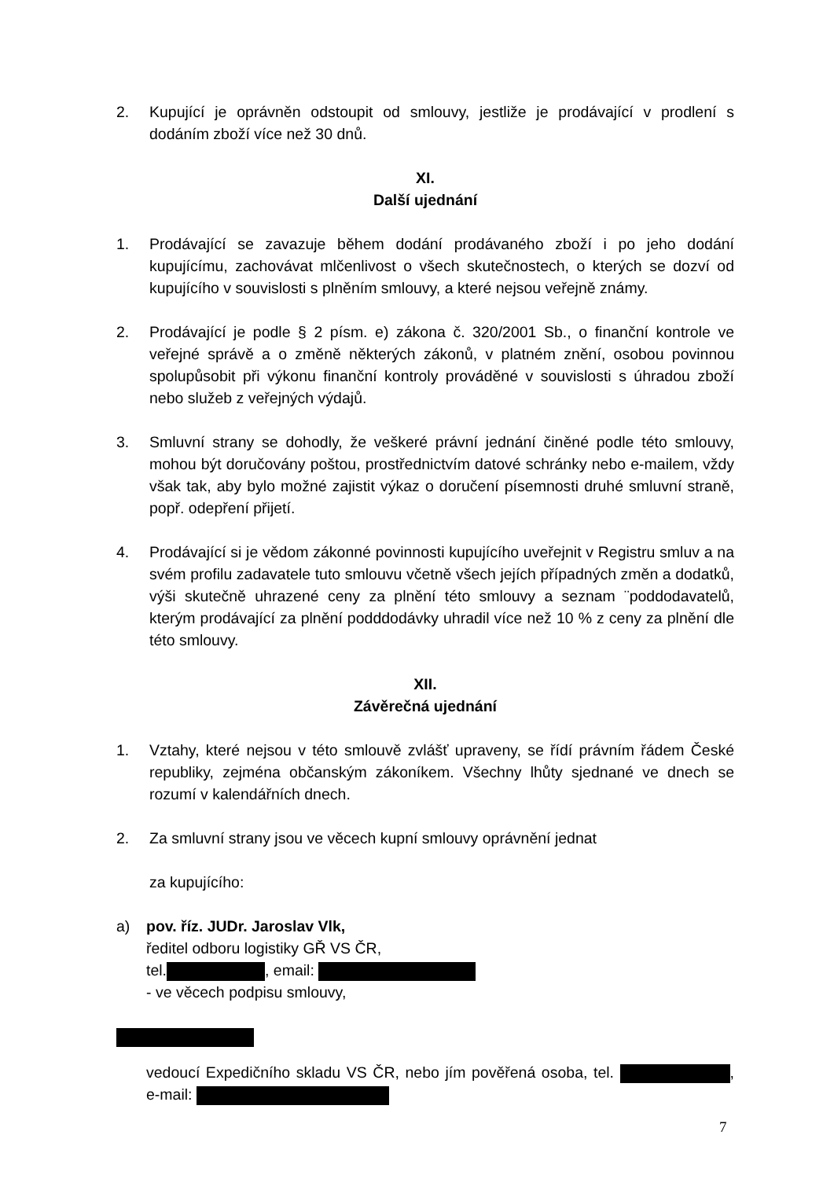2. Kupující je oprávněn odstoupit od smlouvy, jestliže je prodávající v prodlení s dodáním zboží více než 30 dnů.
XI.
Další ujednání
1. Prodávající se zavazuje během dodání prodávaného zboží i po jeho dodání kupujícímu, zachovávat mlčenlivost o všech skutečnostech, o kterých se dozví od kupujícího v souvislosti s plněním smlouvy, a které nejsou veřejně známy.
2. Prodávající je podle § 2 písm. e) zákona č. 320/2001 Sb., o finanční kontrole ve veřejné správě a o změně některých zákonů, v platném znění, osobou povinnou spolupůsobit při výkonu finanční kontroly prováděné v souvislosti s úhradou zboží nebo služeb z veřejných výdajů.
3. Smluvní strany se dohodly, že veškeré právní jednání činěné podle této smlouvy, mohou být doručovány poštou, prostřednictvím datové schránky nebo e-mailem, vždy však tak, aby bylo možné zajistit výkaz o doručení písemnosti druhé smluvní straně, popř. odepření přijetí.
4. Prodávající si je vědom zákonné povinnosti kupujícího uveřejnit v Registru smluv a na svém profilu zadavatele tuto smlouvu včetně všech jejích případných změn a dodatků, výši skutečně uhrazené ceny za plnění této smlouvy a seznam ¨poddodavatelů, kterým prodávající za plnění podddodávky uhradil více než 10 % z ceny za plnění dle této smlouvy.
XII.
Závěrečná ujednání
1. Vztahy, které nejsou v této smlouvě zvlášť upraveny, se řídí právním řádem České republiky, zejména občanským zákoníkem. Všechny lhůty sjednané ve dnech se rozumí v kalendářních dnech.
2. Za smluvní strany jsou ve věcech kupní smlouvy oprávnění jednat
za kupujícího:
a) pov. říz. JUDr. Jaroslav Vlk,
ředitel odboru logistiky GŘ VS ČR,
tel. , email:
- ve věcech podpisu smlouvy,
vedoucí Expedičního skladu VS ČR, nebo jím pověřená osoba, tel. , e-mail:
7